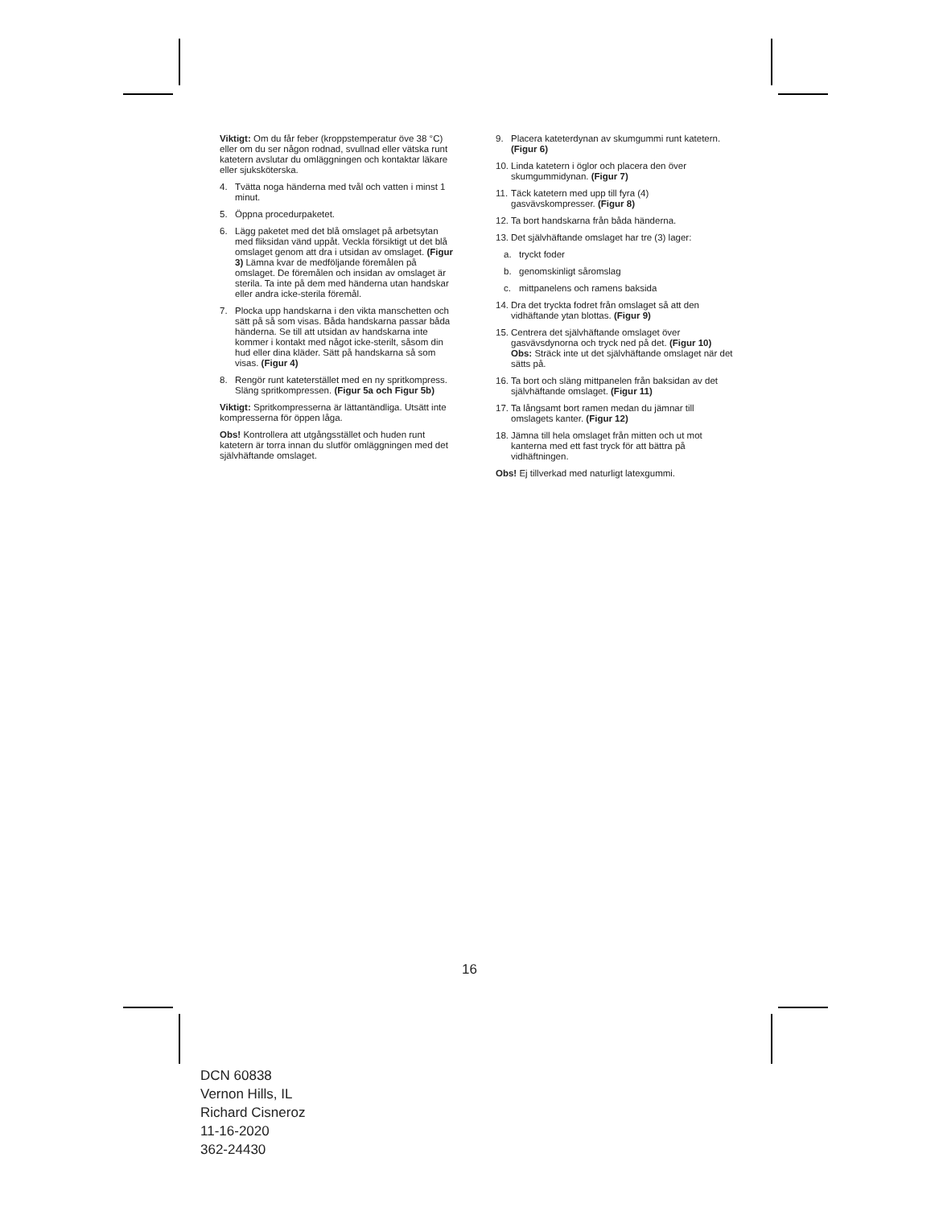Viktigt: Om du får feber (kroppstemperatur öve 38 °C) eller om du ser någon rodnad, svullnad eller vätska runt katetern avslutar du omläggningen och kontaktar läkare eller sjuksköterska.
4. Tvätta noga händerna med tvål och vatten i minst 1 minut.
5. Öppna procedurpaketet.
6. Lägg paketet med det blå omslaget på arbetsytan med fliksidan vänd uppåt. Veckla försiktigt ut det blå omslaget genom att dra i utsidan av omslaget. (Figur 3) Lämna kvar de medföljande föremålen på omslaget. De föremålen och insidan av omslaget är sterila. Ta inte på dem med händerna utan handskar eller andra icke-sterila föremål.
7. Plocka upp handskarna i den vikta manschetten och sätt på så som visas. Båda handskarna passar båda händerna. Se till att utsidan av handskarna inte kommer i kontakt med något icke-sterilt, såsom din hud eller dina kläder. Sätt på handskarna så som visas. (Figur 4)
8. Rengör runt kateterstället med en ny spritkompress. Släng spritkompressen. (Figur 5a och Figur 5b)
Viktigt: Spritkompresserna är lättantändliga. Utsätt inte kompresserna för öppen låga.
Obs! Kontrollera att utgångsstället och huden runt katetern är torra innan du slutför omläggningen med det självhäftande omslaget.
9. Placera kateterdynan av skumgummi runt katetern. (Figur 6)
10. Linda katetern i öglor och placera den över skumgummidynan. (Figur 7)
11. Täck katetern med upp till fyra (4) gasvävskompresser. (Figur 8)
12. Ta bort handskarna från båda händerna.
13. Det självhäftande omslaget har tre (3) lager:
a. tryckt foder
b. genomskinligt såromslag
c. mittpanelens och ramens baksida
14. Dra det tryckta fodret från omslaget så att den vidhäftande ytan blottas. (Figur 9)
15. Centrera det självhäftande omslaget över gasvävsdynorna och tryck ned på det. (Figur 10) Obs: Sträck inte ut det självhäftande omslaget när det sätts på.
16. Ta bort och släng mittpanelen från baksidan av det självhäftande omslaget. (Figur 11)
17. Ta långsamt bort ramen medan du jämnar till omslagets kanter. (Figur 12)
18. Jämna till hela omslaget från mitten och ut mot kanterna med ett fast tryck för att bättra på vidhäftningen.
Obs! Ej tillverkad med naturligt latexgummi.
16
DCN 60838
Vernon Hills, IL
Richard Cisneroz
11-16-2020
362-24430